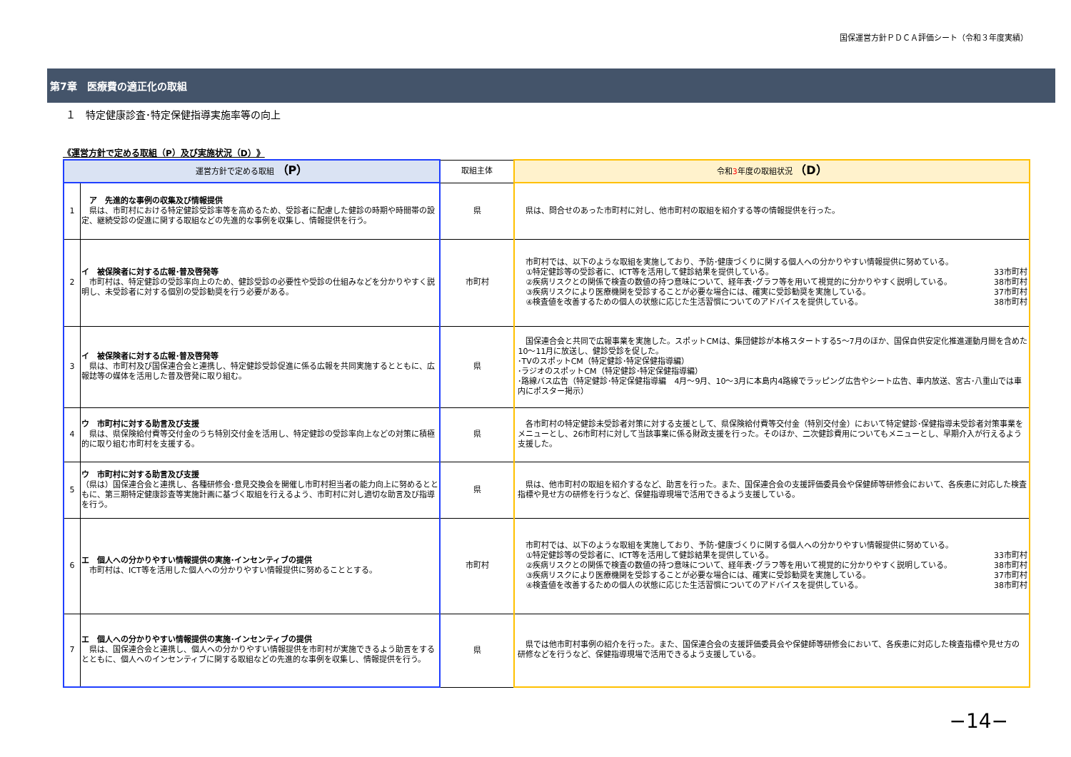国保運営方針ＰＤＣＡ評価シート（令和３年度実績）
第7章　医療費の適正化の取組
１　特定健康診査･特定保健指導実施率等の向上
《運営方針で定める取組（P）及び実施状況（D）》
| 運営方針で定める取組 （P） | | 取組主体 | 令和 3 年度の取組状況 （D） |
| --- | --- | --- | --- |
| 1 | ア 先進的な事例の収集及び情報提供 県は、市町村における特定健診受診率等を高めるため、受診者に配慮した健診の時期や時間帯の設定、継続受診の促進に関する取組などの先進的な事例を収集し、情報提供を行う。 | 県 | 県は、問合せのあった市町村に対し、他市町村の取組を紹介する等の情報提供を行った。 |
| 2 | イ 被保険者に対する広報･普及啓発等 市町村は、特定健診の受診率向上のため、健診受診の必要性や受診の仕組みなどを分かりやすく説明し、未受診者に対する個別の受診勧奨を行う必要がある。 | 市町村 | 市町村では、以下のような取組を実施しており、予防･健康づくりに関する個人への分かりやすい情報提供に努めている。 ①特定健診等の受診者に、ICT等を活用して健診結果を提供している。 33市町村 ②疾病リスクとの関係で検査の数値の持つ意味について、経年表･グラフ等を用いて視覚的に分かりやすく説明している。 38市町村 ③疾病リスクにより医療機関を受診することが必要な場合には、確実に受診勧奨を実施している。 37市町村 ④検査値を改善するための個人の状態に応じた生活習慣についてのアドバイスを提供している。 38市町村 |
| 3 | イ 被保険者に対する広報･普及啓発等 県は、市町村及び国保連合会と連携し、特定健診受診促進に係る広報を共同実施するとともに、広報誌等の媒体を活用した普及啓発に取り組む。 | 県 | 国保連合会と共同で広報事業を実施した。スポットCMは、集団健診が本格スタートする5～7月のほか、国保自供安定化推進運動月間を含めた10～11月に放送し、健診受診を促した。 ･TVのスポットCM（特定健診･特定保健指導編） ･ラジオのスポットCM（特定健診･特定保健指導編） ･路線バス広告（特定健診･特定保健指導編 4月～9月、10～3月に本島内4路線でラッピング広告やシート広告、車内放送、宮古･八重山では車内にポスター掲示） |
| 4 | ウ 市町村に対する助言及び支援 県は、県保険給付費等交付金のうち特別交付金を活用し、特定健診の受診率向上などの対策に積極的に取り組む市町村を支援する。 | 県 | 各市町村の特定健診未受診者対策に対する支援として、県保険給付費等交付金（特別交付金）において特定健診･保健指導未受診者対策事業をメニューとし、26市町村に対して当該事業に係る財政支援を行った。そのほか、二次健診費用についてもメニューとし、早期介入が行えるよう支援した。 |
| 5 | ウ 市町村に対する助言及び支援 （県は）国保連合会と連携し、各種研修会･意見交換会を開催し市町村担当者の能力向上に努めるとともに、第三期特定健康診査等実施計画に基づく取組を行えるよう、市町村に対し適切な助言及び指導を行う。 | 県 | 県は、他市町村の取組を紹介するなど、助言を行った。また、国保連合会の支援評価委員会や保健師等研修会において、各疾患に対応した検査指標や見せ方の研修を行うなど、保健指導現場で活用できるよう支援している。 |
| 6 | エ 個人への分かりやすい情報提供の実施･インセンティブの提供 市町村は、ICT等を活用した個人への分かりやすい情報提供に努めることとする。 | 市町村 | 市町村では、以下のような取組を実施しており、予防･健康づくりに関する個人への分かりやすい情報提供に努めている。 ①特定健診等の受診者に、ICT等を活用して健診結果を提供している。 33市町村 ②疾病リスクとの関係で検査の数値の持つ意味について、経年表･グラフ等を用いて視覚的に分かりやすく説明している。 38市町村 ③疾病リスクにより医療機関を受診することが必要な場合には、確実に受診勧奨を実施している。 37市町村 ④検査値を改善するための個人の状態に応じた生活習慣についてのアドバイスを提供している。 38市町村 |
| 7 | エ 個人への分かりやすい情報提供の実施･インセンティブの提供 県は、国保連合会と連携し、個人への分かりやすい情報提供を市町村が実施できるよう助言をするとともに、個人へのインセンティブに関する取組などの先進的な事例を収集し、情報提供を行う。 | 県 | 県では他市町村事例の紹介を行った。また、国保連合会の支援評価委員会や保健師等研修会において、各疾患に対応した検査指標や見せ方の研修などを行うなど、保健指導現場で活用できるよう支援している。 |
−14−